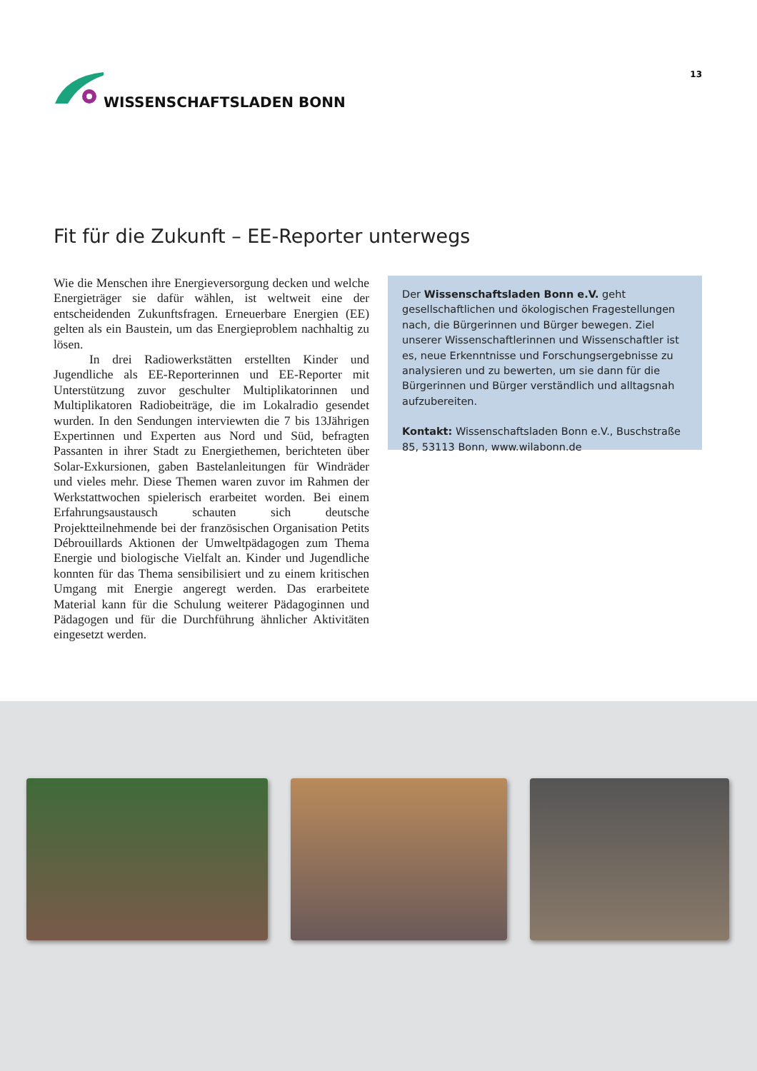WISSENSCHAFTSLADEN BONN
13
Fit für die Zukunft – EE-Reporter unterwegs
Wie die Menschen ihre Energieversorgung decken und welche Energieträger sie dafür wählen, ist weltweit eine der entscheidenden Zukunftsfragen. Erneuerbare Energien (EE) gelten als ein Baustein, um das Energieproblem nachhaltig zu lösen.
In drei Radiowerkstätten erstellten Kinder und Jugendliche als EE-Reporterinnen und EE-Reporter mit Unterstützung zuvor geschulter Multiplikatorinnen und Multiplikatoren Radiobeiträge, die im Lokalradio gesendet wurden. In den Sendungen interviewten die 7 bis 13Jährigen Expertinnen und Experten aus Nord und Süd, befragten Passanten in ihrer Stadt zu Energiethemen, berichteten über Solar-Exkursionen, gaben Bastelanleitungen für Windräder und vieles mehr. Diese Themen waren zuvor im Rahmen der Werkstattwochen spielerisch erarbeitet worden. Bei einem Erfahrungsaustausch schauten sich deutsche Projektteilnehmende bei der französischen Organisation Petits Débrouillards Aktionen der Umweltpädagogen zum Thema Energie und biologische Vielfalt an. Kinder und Jugendliche konnten für das Thema sensibilisiert und zu einem kritischen Umgang mit Energie angeregt werden. Das erarbeitete Material kann für die Schulung weiterer Pädagoginnen und Pädagogen und für die Durchführung ähnlicher Aktivitäten eingesetzt werden.
Der Wissenschaftsladen Bonn e.V. geht gesellschaftlichen und ökologischen Fragestellungen nach, die Bürgerinnen und Bürger bewegen. Ziel unserer Wissenschaftlerinnen und Wissenschaftler ist es, neue Erkenntnisse und Forschungsergebnisse zu analysieren und zu bewerten, um sie dann für die Bürgerinnen und Bürger verständlich und alltagsnah aufzubereiten.
Kontakt: Wissenschaftsladen Bonn e.V., Buschstraße 85, 53113 Bonn, www.wilabonn.de